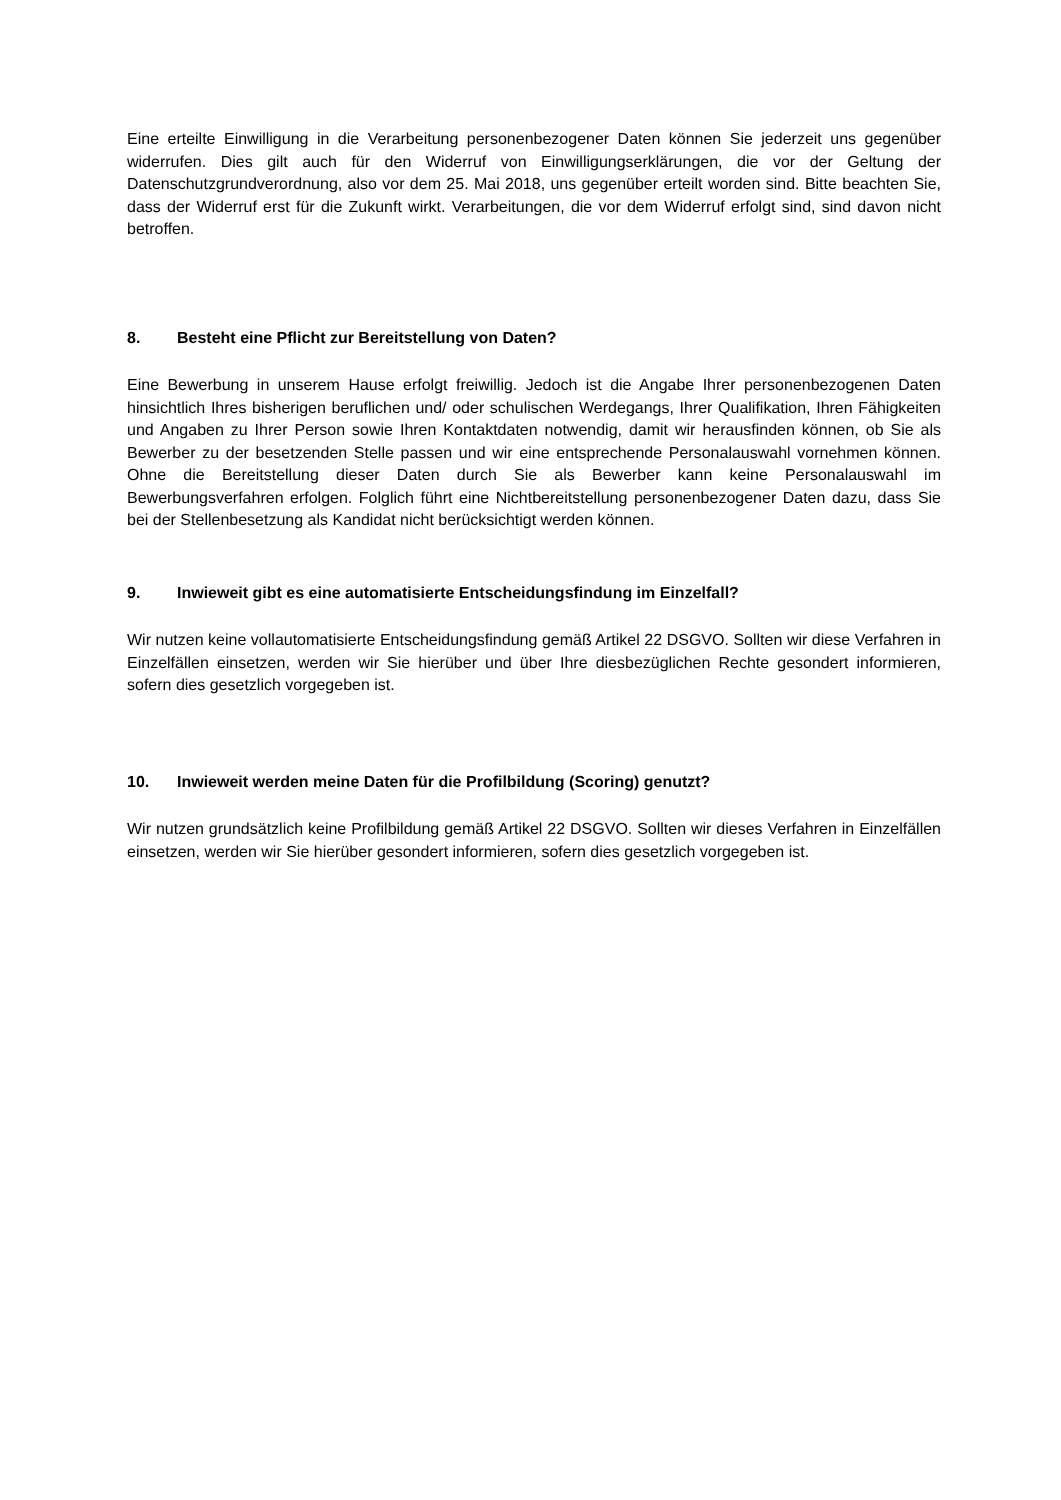Eine erteilte Einwilligung in die Verarbeitung personenbezogener Daten können Sie jederzeit uns gegenüber widerrufen. Dies gilt auch für den Widerruf von Einwilligungserklärungen, die vor der Geltung der Datenschutzgrundverordnung, also vor dem 25. Mai 2018, uns gegenüber erteilt worden sind. Bitte beachten Sie, dass der Widerruf erst für die Zukunft wirkt. Verarbeitungen, die vor dem Widerruf erfolgt sind, sind davon nicht betroffen.
8. Besteht eine Pflicht zur Bereitstellung von Daten?
Eine Bewerbung in unserem Hause erfolgt freiwillig. Jedoch ist die Angabe Ihrer personenbezogenen Daten hinsichtlich Ihres bisherigen beruflichen und/ oder schulischen Werdegangs, Ihrer Qualifikation, Ihren Fähigkeiten und Angaben zu Ihrer Person sowie Ihren Kontaktdaten notwendig, damit wir herausfinden können, ob Sie als Bewerber zu der besetzenden Stelle passen und wir eine entsprechende Personalauswahl vornehmen können. Ohne die Bereitstellung dieser Daten durch Sie als Bewerber kann keine Personalauswahl im Bewerbungsverfahren erfolgen. Folglich führt eine Nichtbereitstellung personenbezogener Daten dazu, dass Sie bei der Stellenbesetzung als Kandidat nicht berücksichtigt werden können.
9. Inwieweit gibt es eine automatisierte Entscheidungsfindung im Einzelfall?
Wir nutzen keine vollautomatisierte Entscheidungsfindung gemäß Artikel 22 DSGVO. Sollten wir diese Verfahren in Einzelfällen einsetzen, werden wir Sie hierüber und über Ihre diesbezüglichen Rechte gesondert informieren, sofern dies gesetzlich vorgegeben ist.
10. Inwieweit werden meine Daten für die Profilbildung (Scoring) genutzt?
Wir nutzen grundsätzlich keine Profilbildung gemäß Artikel 22 DSGVO. Sollten wir dieses Verfahren in Einzelfällen einsetzen, werden wir Sie hierüber gesondert informieren, sofern dies gesetzlich vorgegeben ist.